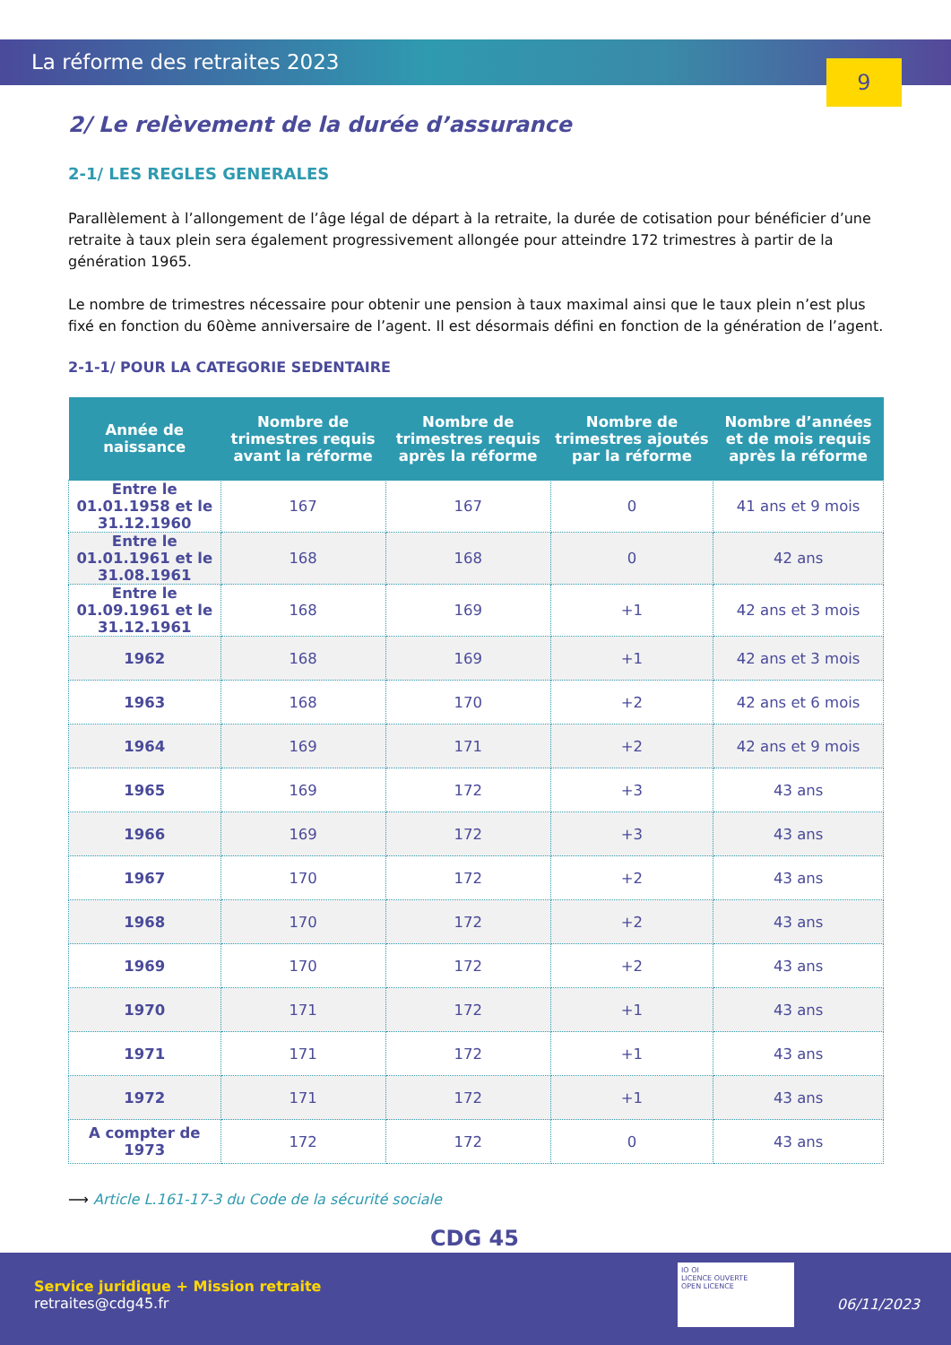La réforme des retraites 2023
9
2/ Le relèvement de la durée d’assurance
2-1/ LES REGLES GENERALES
Parallèlement à l’allongement de l’âge légal de départ à la retraite, la durée de cotisation pour bénéficier d’une retraite à taux plein sera également progressivement allongée pour atteindre 172 trimestres à partir de la génération 1965.
Le nombre de trimestres nécessaire pour obtenir une pension à taux maximal ainsi que le taux plein n’est plus fixé en fonction du 60ème anniversaire de l’agent. Il est désormais défini en fonction de la génération de l’agent.
2-1-1/ POUR LA CATEGORIE SEDENTAIRE
| Année de naissance | Nombre de trimestres requis avant la réforme | Nombre de trimestres requis après la réforme | Nombre de trimestres ajoutés par la réforme | Nombre d’années et de mois requis après la réforme |
| --- | --- | --- | --- | --- |
| Entre le 01.01.1958 et le 31.12.1960 | 167 | 167 | 0 | 41 ans et 9 mois |
| Entre le 01.01.1961 et le 31.08.1961 | 168 | 168 | 0 | 42 ans |
| Entre le 01.09.1961 et le 31.12.1961 | 168 | 169 | +1 | 42 ans et 3 mois |
| 1962 | 168 | 169 | +1 | 42 ans et 3 mois |
| 1963 | 168 | 170 | +2 | 42 ans et 6 mois |
| 1964 | 169 | 171 | +2 | 42 ans et 9 mois |
| 1965 | 169 | 172 | +3 | 43 ans |
| 1966 | 169 | 172 | +3 | 43 ans |
| 1967 | 170 | 172 | +2 | 43 ans |
| 1968 | 170 | 172 | +2 | 43 ans |
| 1969 | 170 | 172 | +2 | 43 ans |
| 1970 | 171 | 172 | +1 | 43 ans |
| 1971 | 171 | 172 | +1 | 43 ans |
| 1972 | 171 | 172 | +1 | 43 ans |
| A compter de 1973 | 172 | 172 | 0 | 43 ans |
⟶ Article L.161-17-3 du Code de la sécurité sociale
CDG 45
Service juridique + Mission retraite
retraites@cdg45.fr
IO OI
LICENCE OUVERTE
OPEN LICENCE
06/11/2023